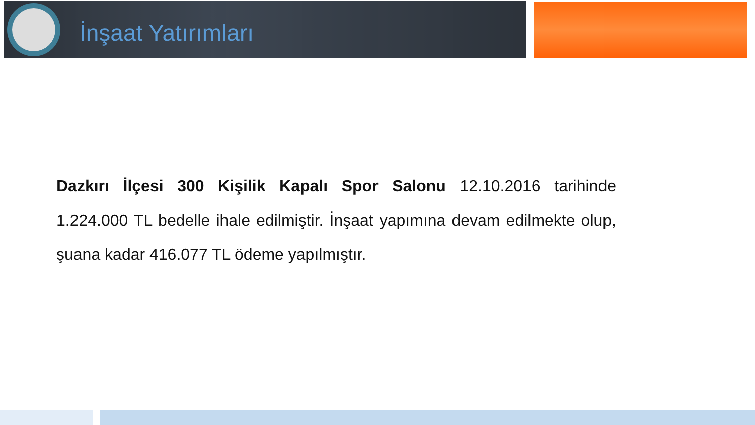İnşaat Yatırımları
Dazkırı İlçesi 300 Kişilik Kapalı Spor Salonu 12.10.2016 tarihinde 1.224.000 TL bedelle ihale edilmiştir. İnşaat yapımına devam edilmekte olup, şuana kadar 416.077 TL ödeme yapılmıştır.